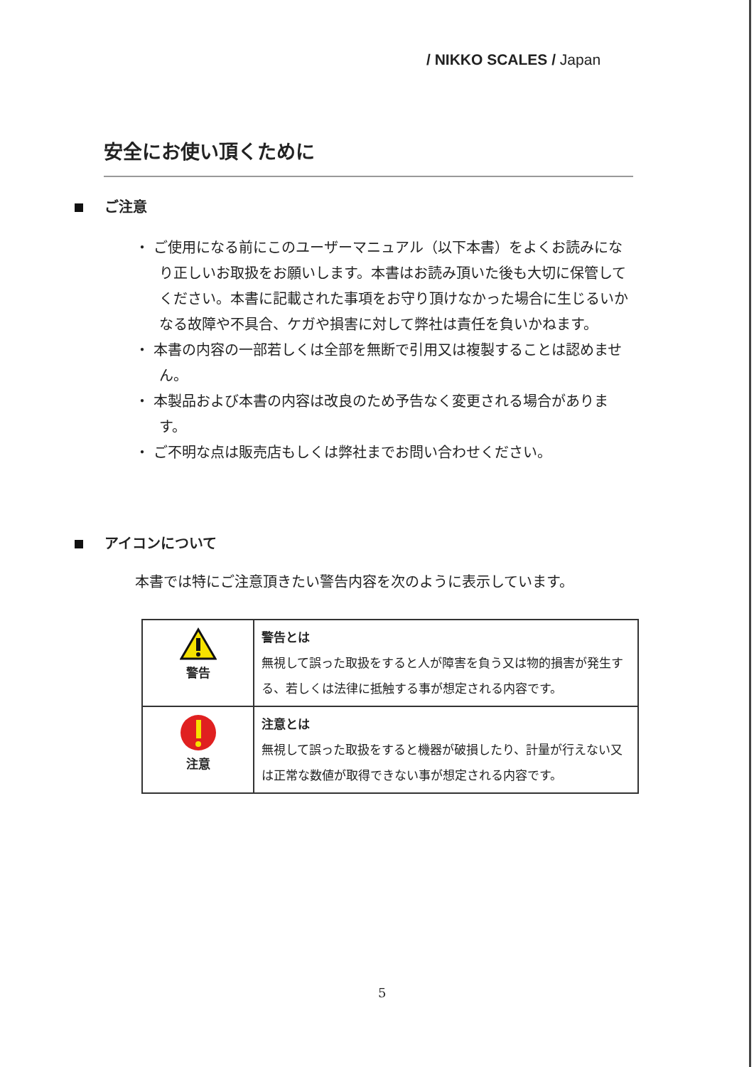/ NIKKO SCALES / Japan
安全にお使い頂くために
ご注意
・ ご使用になる前にこのユーザーマニュアル（以下本書）をよくお読みになり正しいお取扱をお願いします。本書はお読み頂いた後も大切に保管してください。本書に記載された事項をお守り頂けなかった場合に生じるいかなる故障や不具合、ケガや損害に対して弊社は責任を負いかねます。
・ 本書の内容の一部若しくは全部を無断で引用又は複製することは認めません。
・ 本製品および本書の内容は改良のため予告なく変更される場合があります。
・ ご不明な点は販売店もしくは弊社までお問い合わせください。
アイコンについて
本書では特にご注意頂きたい警告内容を次のように表示しています。
| 警告 | 警告とは 無視して誤った取扱をすると人が障害を負う又は物的損害が発生する、若しくは法律に抵触する事が想定される内容です。 |
| 注意 | 注意とは 無視して誤った取扱をすると機器が破損したり、計量が行えない又は正常な数値が取得できない事が想定される内容です。 |
5